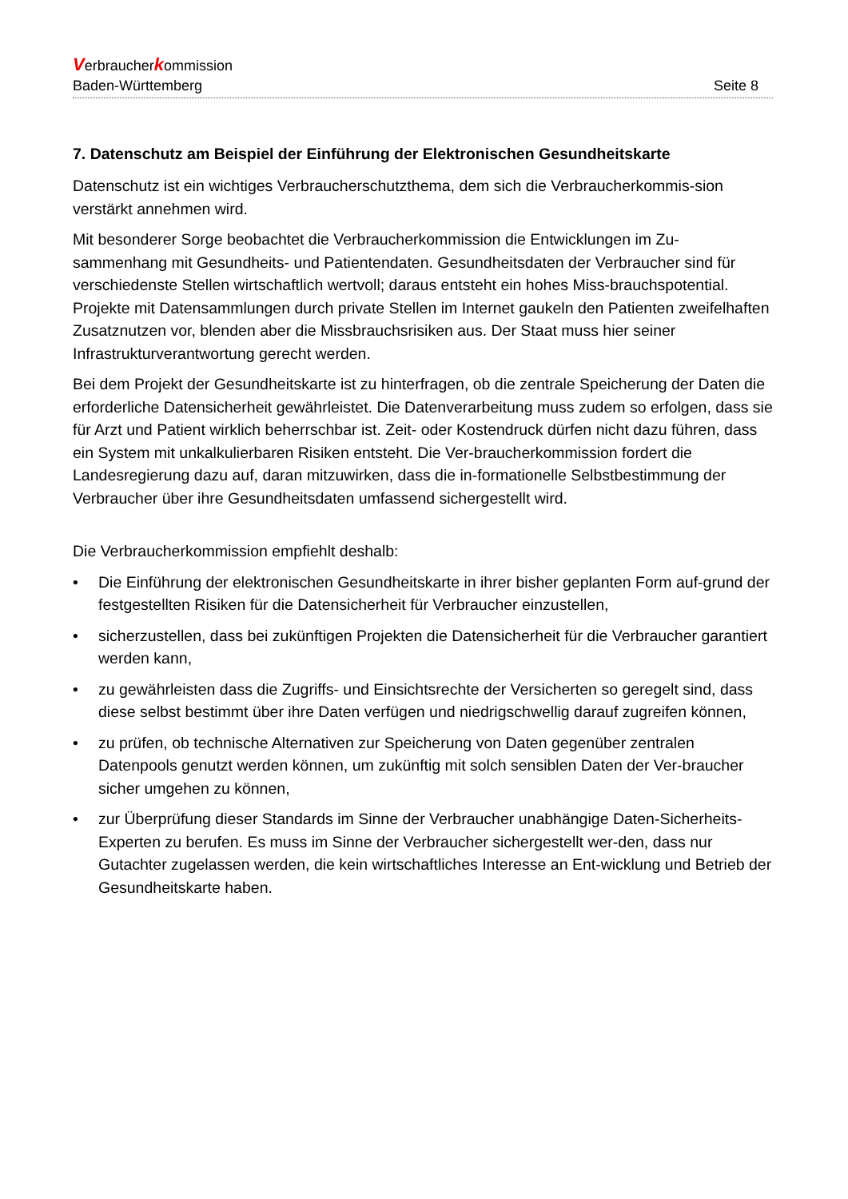Verbraucherkommission
Baden-Württemberg Seite 8
7. Datenschutz am Beispiel der Einführung der Elektronischen Gesundheitskarte
Datenschutz ist ein wichtiges Verbraucherschutzthema, dem sich die Verbraucherkommis-sion verstärkt annehmen wird.
Mit besonderer Sorge beobachtet die Verbraucherkommission die Entwicklungen im Zu-sammenhang mit Gesundheits- und Patientendaten. Gesundheitsdaten der Verbraucher sind für verschiedenste Stellen wirtschaftlich wertvoll; daraus entsteht ein hohes Miss-brauchspotential. Projekte mit Datensammlungen durch private Stellen im Internet gaukeln den Patienten zweifelhaften Zusatznutzen vor, blenden aber die Missbrauchsrisiken aus. Der Staat muss hier seiner Infrastrukturverantwortung gerecht werden.
Bei dem Projekt der Gesundheitskarte ist zu hinterfragen, ob die zentrale Speicherung der Daten die erforderliche Datensicherheit gewährleistet. Die Datenverarbeitung muss zudem so erfolgen, dass sie für Arzt und Patient wirklich beherrschbar ist. Zeit- oder Kostendruck dürfen nicht dazu führen, dass ein System mit unkalkulierbaren Risiken entsteht. Die Ver-braucherkommission fordert die Landesregierung dazu auf, daran mitzuwirken, dass die in-formationelle Selbstbestimmung der Verbraucher über ihre Gesundheitsdaten umfassend sichergestellt wird.
Die Verbraucherkommission empfiehlt deshalb:
• Die Einführung der elektronischen Gesundheitskarte in ihrer bisher geplanten Form auf-grund der festgestellten Risiken für die Datensicherheit für Verbraucher einzustellen,
• sicherzustellen, dass bei zukünftigen Projekten die Datensicherheit für die Verbraucher garantiert werden kann,
• zu gewährleisten dass die Zugriffs- und Einsichtsrechte der Versicherten so geregelt sind, dass diese selbst bestimmt über ihre Daten verfügen und niedrigschwellig darauf zugreifen können,
• zu prüfen, ob technische Alternativen zur Speicherung von Daten gegenüber zentralen Datenpools genutzt werden können, um zukünftig mit solch sensiblen Daten der Ver-braucher sicher umgehen zu können,
• zur Überprüfung dieser Standards im Sinne der Verbraucher unabhängige Daten-Sicherheits-Experten zu berufen. Es muss im Sinne der Verbraucher sichergestellt wer-den, dass nur Gutachter zugelassen werden, die kein wirtschaftliches Interesse an Ent-wicklung und Betrieb der Gesundheitskarte haben.